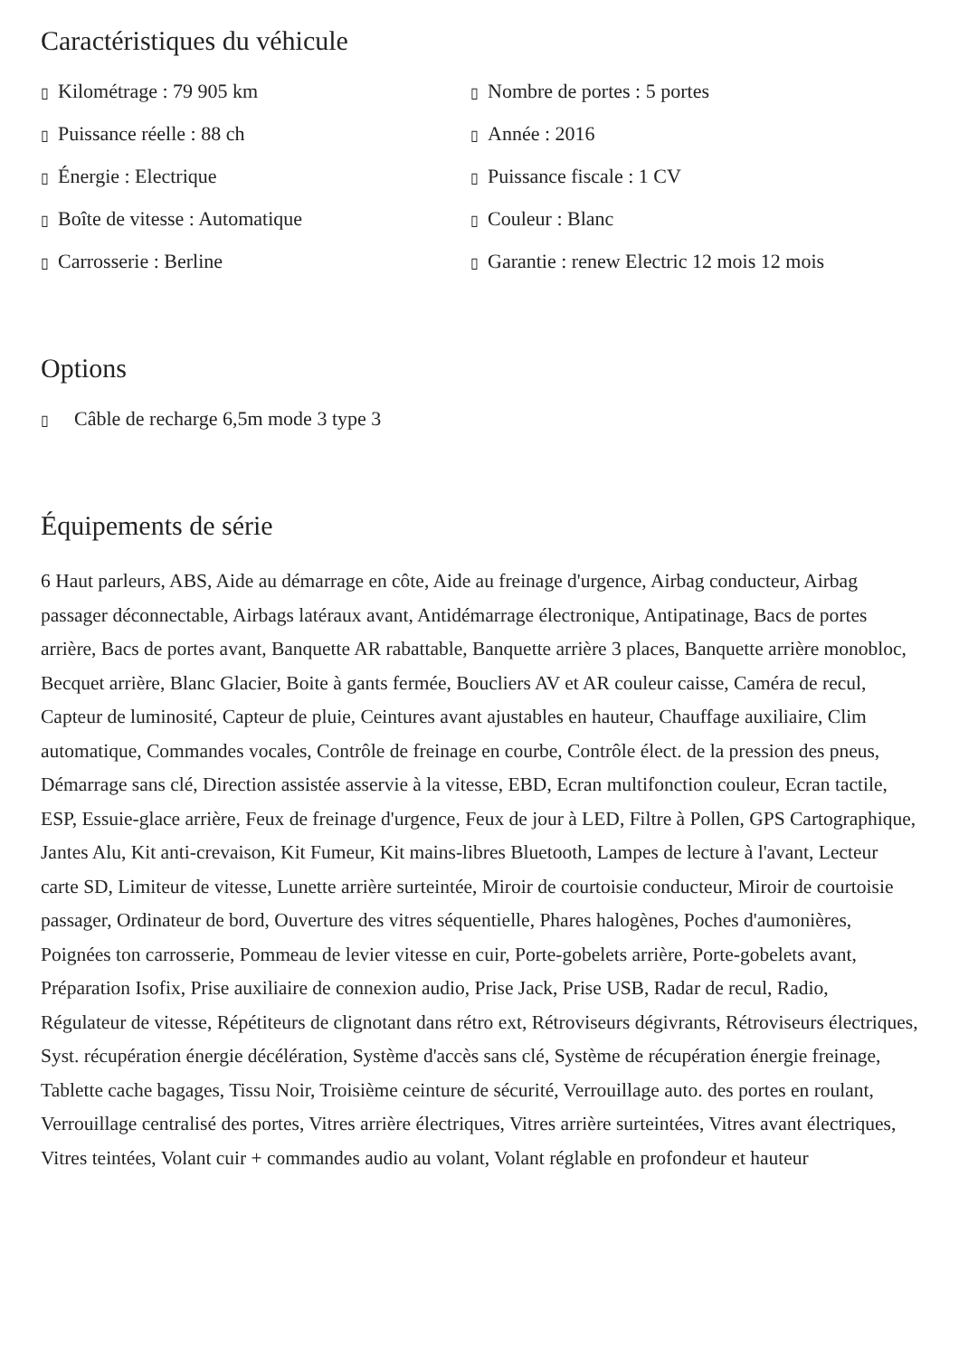Caractéristiques du véhicule
▯ Kilométrage : 79 905 km
▯ Nombre de portes : 5 portes
▯ Puissance réelle : 88 ch
▯ Année : 2016
▯ Énergie : Electrique
▯ Puissance fiscale : 1 CV
▯ Boîte de vitesse : Automatique
▯ Couleur : Blanc
▯ Carrosserie : Berline
▯ Garantie : renew Electric 12 mois 12 mois
Options
▯ Câble de recharge 6,5m mode 3 type 3
Équipements de série
6 Haut parleurs, ABS, Aide au démarrage en côte, Aide au freinage d'urgence, Airbag conducteur, Airbag passager déconnectable, Airbags latéraux avant, Antidémarrage électronique, Antipatinage, Bacs de portes arrière, Bacs de portes avant, Banquette AR rabattable, Banquette arrière 3 places, Banquette arrière monobloc, Becquet arrière, Blanc Glacier, Boite à gants fermée, Boucliers AV et AR couleur caisse, Caméra de recul, Capteur de luminosité, Capteur de pluie, Ceintures avant ajustables en hauteur, Chauffage auxiliaire, Clim automatique, Commandes vocales, Contrôle de freinage en courbe, Contrôle élect. de la pression des pneus, Démarrage sans clé, Direction assistée asservie à la vitesse, EBD, Ecran multifonction couleur, Ecran tactile, ESP, Essuie-glace arrière, Feux de freinage d'urgence, Feux de jour à LED, Filtre à Pollen, GPS Cartographique, Jantes Alu, Kit anti-crevaison, Kit Fumeur, Kit mains-libres Bluetooth, Lampes de lecture à l'avant, Lecteur carte SD, Limiteur de vitesse, Lunette arrière surteintée, Miroir de courtoisie conducteur, Miroir de courtoisie passager, Ordinateur de bord, Ouverture des vitres séquentielle, Phares halogènes, Poches d'aumonières, Poignées ton carrosserie, Pommeau de levier vitesse en cuir, Porte-gobelets arrière, Porte-gobelets avant, Préparation Isofix, Prise auxiliaire de connexion audio, Prise Jack, Prise USB, Radar de recul, Radio, Régulateur de vitesse, Répétiteurs de clignotant dans rétro ext, Rétroviseurs dégivrants, Rétroviseurs électriques, Syst. récupération énergie décélération, Système d'accès sans clé, Système de récupération énergie freinage, Tablette cache bagages, Tissu Noir, Troisième ceinture de sécurité, Verrouillage auto. des portes en roulant, Verrouillage centralisé des portes, Vitres arrière électriques, Vitres arrière surteintées, Vitres avant électriques, Vitres teintées, Volant cuir + commandes audio au volant, Volant réglable en profondeur et hauteur